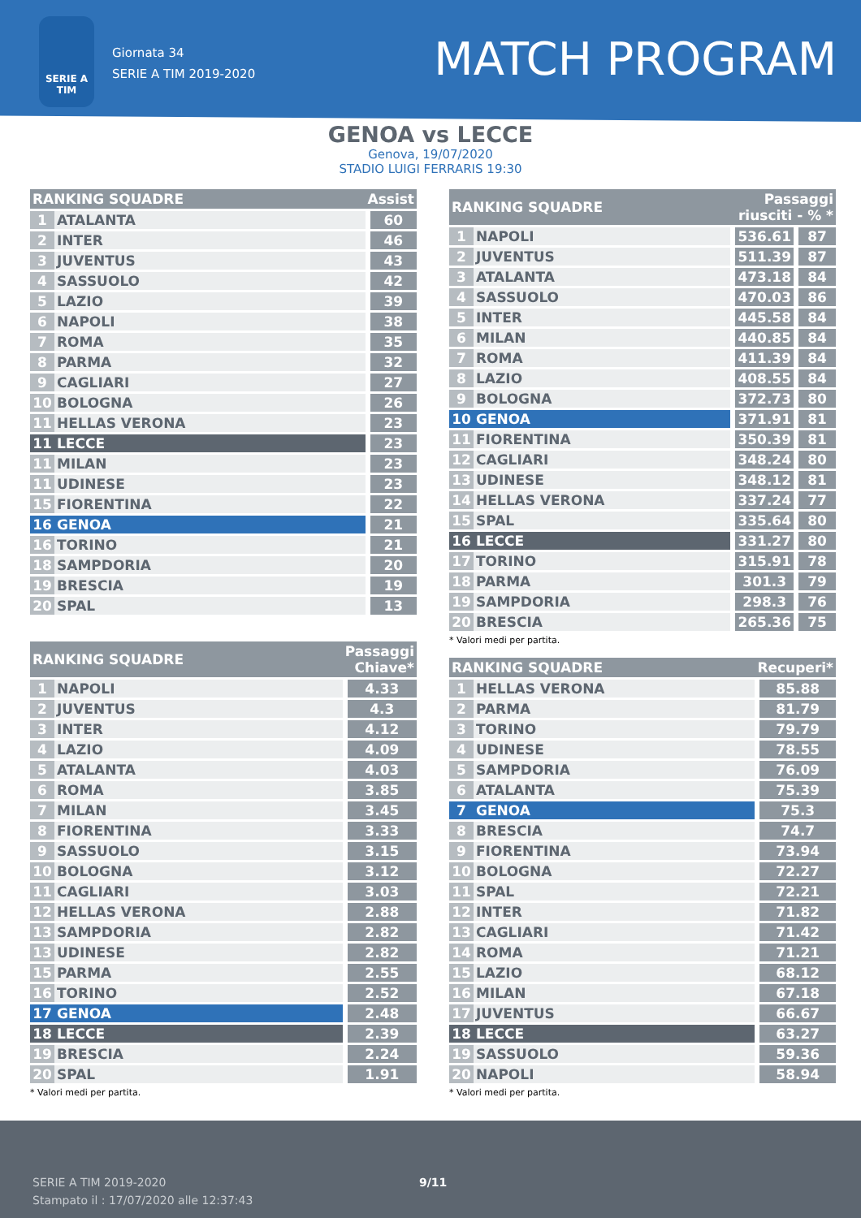SERIE A TIM
Giornata 34
SERIE A TIM 2019-2020
MATCH PROGRAM
GENOA vs LECCE
Genova, 19/07/2020
STADIO LUIGI FERRARIS 19:30
| RANKING SQUADRE | | Assist |
| --- | --- | --- |
| 1 | ATALANTA | 60 |
| 2 | INTER | 46 |
| 3 | JUVENTUS | 43 |
| 4 | SASSUOLO | 42 |
| 5 | LAZIO | 39 |
| 6 | NAPOLI | 38 |
| 7 | ROMA | 35 |
| 8 | PARMA | 32 |
| 9 | CAGLIARI | 27 |
| 10 | BOLOGNA | 26 |
| 11 | HELLAS VERONA | 23 |
| 11 | LECCE | 23 |
| 11 | MILAN | 23 |
| 11 | UDINESE | 23 |
| 15 | FIORENTINA | 22 |
| 16 | GENOA | 21 |
| 16 | TORINO | 21 |
| 18 | SAMPDORIA | 20 |
| 19 | BRESCIA | 19 |
| 20 | SPAL | 13 |
| RANKING SQUADRE | | Passaggi Chiave* |
| --- | --- | --- |
| 1 | NAPOLI | 4.33 |
| 2 | JUVENTUS | 4.3 |
| 3 | INTER | 4.12 |
| 4 | LAZIO | 4.09 |
| 5 | ATALANTA | 4.03 |
| 6 | ROMA | 3.85 |
| 7 | MILAN | 3.45 |
| 8 | FIORENTINA | 3.33 |
| 9 | SASSUOLO | 3.15 |
| 10 | BOLOGNA | 3.12 |
| 11 | CAGLIARI | 3.03 |
| 12 | HELLAS VERONA | 2.88 |
| 13 | SAMPDORIA | 2.82 |
| 13 | UDINESE | 2.82 |
| 15 | PARMA | 2.55 |
| 16 | TORINO | 2.52 |
| 17 | GENOA | 2.48 |
| 18 | LECCE | 2.39 |
| 19 | BRESCIA | 2.24 |
| 20 | SPAL | 1.91 |
* Valori medi per partita.
| RANKING SQUADRE | | Passaggi riusciti - % * | |
| --- | --- | --- | --- |
| 1 | NAPOLI | 536.61 | 87 |
| 2 | JUVENTUS | 511.39 | 87 |
| 3 | ATALANTA | 473.18 | 84 |
| 4 | SASSUOLO | 470.03 | 86 |
| 5 | INTER | 445.58 | 84 |
| 6 | MILAN | 440.85 | 84 |
| 7 | ROMA | 411.39 | 84 |
| 8 | LAZIO | 408.55 | 84 |
| 9 | BOLOGNA | 372.73 | 80 |
| 10 | GENOA | 371.91 | 81 |
| 11 | FIORENTINA | 350.39 | 81 |
| 12 | CAGLIARI | 348.24 | 80 |
| 13 | UDINESE | 348.12 | 81 |
| 14 | HELLAS VERONA | 337.24 | 77 |
| 15 | SPAL | 335.64 | 80 |
| 16 | LECCE | 331.27 | 80 |
| 17 | TORINO | 315.91 | 78 |
| 18 | PARMA | 301.3 | 79 |
| 19 | SAMPDORIA | 298.3 | 76 |
| 20 | BRESCIA | 265.36 | 75 |
* Valori medi per partita.
| RANKING SQUADRE | | Recuperi* |
| --- | --- | --- |
| 1 | HELLAS VERONA | 85.88 |
| 2 | PARMA | 81.79 |
| 3 | TORINO | 79.79 |
| 4 | UDINESE | 78.55 |
| 5 | SAMPDORIA | 76.09 |
| 6 | ATALANTA | 75.39 |
| 7 | GENOA | 75.3 |
| 8 | BRESCIA | 74.7 |
| 9 | FIORENTINA | 73.94 |
| 10 | BOLOGNA | 72.27 |
| 11 | SPAL | 72.21 |
| 12 | INTER | 71.82 |
| 13 | CAGLIARI | 71.42 |
| 14 | ROMA | 71.21 |
| 15 | LAZIO | 68.12 |
| 16 | MILAN | 67.18 |
| 17 | JUVENTUS | 66.67 |
| 18 | LECCE | 63.27 |
| 19 | SASSUOLO | 59.36 |
| 20 | NAPOLI | 58.94 |
* Valori medi per partita.
SERIE A TIM 2019-2020
Stampato il : 17/07/2020 alle 12:37:43
9/11